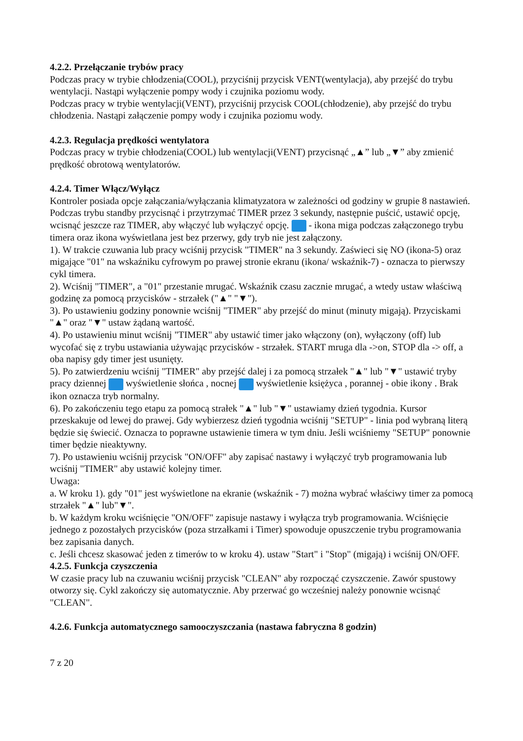4.2.2. Przełączanie trybów pracy
Podczas pracy w trybie chłodzenia(COOL), przyciśnij przycisk VENT(wentylacja), aby przejść do trybu wentylacji. Nastąpi wyłączenie pompy wody i czujnika poziomu wody.
Podczas pracy w trybie wentylacji(VENT), przyciśnij przycisk COOL(chłodzenie), aby przejść do trybu chłodzenia. Nastąpi załączenie pompy wody i czujnika poziomu wody.
4.2.3. Regulacja prędkości wentylatora
Podczas pracy w trybie chłodzenia(COOL) lub wentylacji(VENT) przycisnąć „▲” lub „▼” aby zmienić prędkość obrotową wentylatorów.
4.2.4. Timer Włącz/Wyłącz
Kontroler posiada opcje załączania/wyłączania klimatyzatora w zależności od godziny w grupie 8 nastawień. Podczas trybu standby przycisnąć i przytrzymać TIMER przez 3 sekundy, następnie puścić, ustawić opcję, wcisnąć jeszcze raz TIMER, aby włączyć lub wyłączyć opcję. - ikona miga podczas załączonego trybu timera oraz ikona wyświetlana jest bez przerwy, gdy tryb nie jest załączony.
1). W trakcie czuwania lub pracy wciśnij przycisk "TIMER" na 3 sekundy. Zaświeci się NO (ikona-5) oraz migające "01" na wskaźniku cyfrowym po prawej stronie ekranu (ikona/ wskaźnik-7) - oznacza to pierwszy cykl timera.
2). Wciśnij "TIMER", a "01" przestanie mrugać. Wskaźnik czasu zacznie mrugać, a wtedy ustaw właściwą godzinę za pomocą przycisków - strzałek ("▲" "▼").
3). Po ustawieniu godziny ponownie wciśnij "TIMER" aby przejść do minut (minuty migają). Przyciskami "▲" oraz "▼" ustaw żądaną wartość.
4). Po ustawieniu minut wciśnij "TIMER" aby ustawić timer jako włączony (on), wyłączony (off) lub wycofać się z trybu ustawiania używając przycisków - strzałek. START mruga dla ->on, STOP dla -> off, a oba napisy gdy timer jest usunięty.
5). Po zatwierdzeniu wciśnij "TIMER" aby przejść dalej i za pomocą strzałek "▲" lub "▼" ustawić tryby pracy dziennej wyświetlenie słońca , nocnej wyświetlenie księżyca , porannej - obie ikony . Brak ikon oznacza tryb normalny.
6). Po zakończeniu tego etapu za pomocą strałek "▲" lub "▼" ustawiamy dzień tygodnia. Kursor przeskakuje od lewej do prawej. Gdy wybierzesz dzień tygodnia wciśnij "SETUP" - linia pod wybraną literą będzie się świecić. Oznacza to poprawne ustawienie timera w tym dniu. Jeśli wciśniemy "SETUP" ponownie timer będzie nieaktywny.
7). Po ustawieniu wciśnij przycisk "ON/OFF" aby zapisać nastawy i wyłączyć tryb programowania lub wciśnij "TIMER" aby ustawić kolejny timer.
Uwaga:
a. W kroku 1). gdy "01" jest wyświetlone na ekranie (wskaźnik - 7) można wybrać właściwy timer za pomocą strzałek "▲" lub"▼".
b. W każdym kroku wciśnięcie "ON/OFF" zapisuje nastawy i wyłącza tryb programowania. Wciśnięcie jednego z pozostałych przycisków (poza strzałkami i Timer) spowoduje opuszczenie trybu programowania bez zapisania danych.
c. Jeśli chcesz skasować jeden z timerów to w kroku 4). ustaw "Start" i "Stop" (migają) i wciśnij ON/OFF.
4.2.5. Funkcja czyszczenia
W czasie pracy lub na czuwaniu wciśnij przycisk "CLEAN" aby rozpocząć czyszczenie. Zawór spustowy otworzy się. Cykl zakończy się automatycznie. Aby przerwać go wcześniej należy ponownie wcisnąć "CLEAN".
4.2.6. Funkcja automatycznego samooczyszczania (nastawa fabryczna 8 godzin)
7 z 20